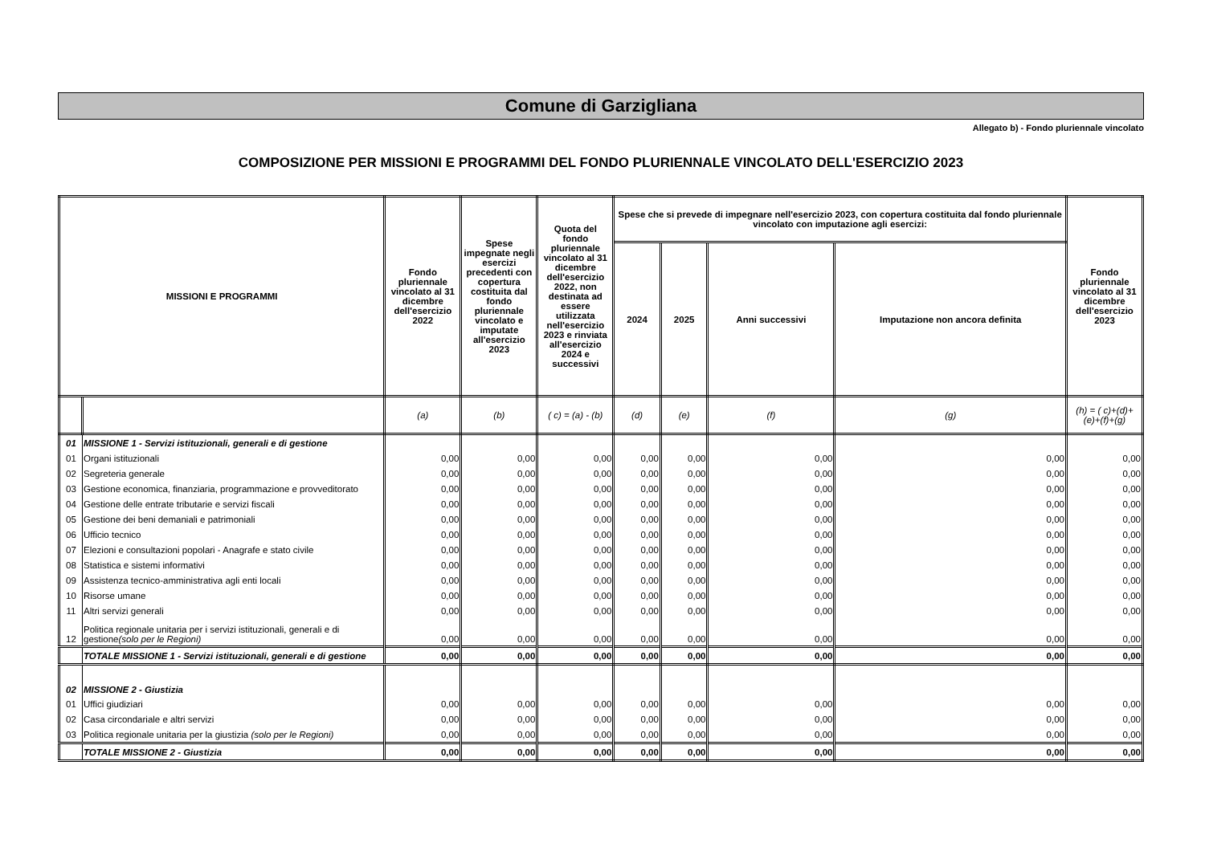Comune di Garzigliana
Allegato b) - Fondo pluriennale vincolato
COMPOSIZIONE PER MISSIONI E PROGRAMMI DEL FONDO PLURIENNALE VINCOLATO DELL'ESERCIZIO 2023
| MISSIONI E PROGRAMMI | | Fondo pluriennale vincolato al 31 dicembre dell'esercizio 2022 | Spese impegnate negli esercizi precedenti con copertura costituita dal fondo pluriennale vincolato e imputate all'esercizio 2023 | Quota del fondo pluriennale vincolato al 31 dicembre dell'esercizio 2022, non destinata ad essere utilizzata nell'esercizio 2023 e rinviata all'esercizio 2024 e successivi | Spese che si prevede di impegnare nell'esercizio 2023, con copertura costituita dal fondo pluriennale vincolato con imputazione agli esercizi: | | | | Fondo pluriennale vincolato al 31 dicembre dell'esercizio 2023 |
| --- | --- | --- | --- | --- | --- | --- | --- | --- | --- |
| | | | | | 2024 | 2025 | Anni successivi | Imputazione non ancora definita | |
| | | (a) | (b) | ( c) = (a) - (b) | (d) | (e) | (f) | (g) | (h) = ( c)+(d)+(e)+(f)+(g) |
| 01 | MISSIONE 1 - Servizi istituzionali, generali e di gestione | | | | | | | | |
| 01 | Organi istituzionali | 0,00 | 0,00 | 0,00 | 0,00 | 0,00 | 0,00 | 0,00 | 0,00 |
| 02 | Segreteria generale | 0,00 | 0,00 | 0,00 | 0,00 | 0,00 | 0,00 | 0,00 | 0,00 |
| 03 | Gestione economica, finanziaria, programmazione e provveditorato | 0,00 | 0,00 | 0,00 | 0,00 | 0,00 | 0,00 | 0,00 | 0,00 |
| 04 | Gestione delle entrate tributarie e servizi fiscali | 0,00 | 0,00 | 0,00 | 0,00 | 0,00 | 0,00 | 0,00 | 0,00 |
| 05 | Gestione dei beni demaniali e patrimoniali | 0,00 | 0,00 | 0,00 | 0,00 | 0,00 | 0,00 | 0,00 | 0,00 |
| 06 | Ufficio tecnico | 0,00 | 0,00 | 0,00 | 0,00 | 0,00 | 0,00 | 0,00 | 0,00 |
| 07 | Elezioni e consultazioni popolari - Anagrafe e stato civile | 0,00 | 0,00 | 0,00 | 0,00 | 0,00 | 0,00 | 0,00 | 0,00 |
| 08 | Statistica e sistemi informativi | 0,00 | 0,00 | 0,00 | 0,00 | 0,00 | 0,00 | 0,00 | 0,00 |
| 09 | Assistenza tecnico-amministrativa agli enti locali | 0,00 | 0,00 | 0,00 | 0,00 | 0,00 | 0,00 | 0,00 | 0,00 |
| 10 | Risorse umane | 0,00 | 0,00 | 0,00 | 0,00 | 0,00 | 0,00 | 0,00 | 0,00 |
| 11 | Altri servizi generali | 0,00 | 0,00 | 0,00 | 0,00 | 0,00 | 0,00 | 0,00 | 0,00 |
| 12 | Politica regionale unitaria per i servizi istituzionali, generali e di gestione (solo per le Regioni) | 0,00 | 0,00 | 0,00 | 0,00 | 0,00 | 0,00 | 0,00 | 0,00 |
| | TOTALE MISSIONE 1 - Servizi istituzionali, generali e di gestione | 0,00 | 0,00 | 0,00 | 0,00 | 0,00 | 0,00 | 0,00 | 0,00 |
| 02 | MISSIONE 2 - Giustizia | | | | | | | | |
| 01 | Uffici giudiziari | 0,00 | 0,00 | 0,00 | 0,00 | 0,00 | 0,00 | 0,00 | 0,00 |
| 02 | Casa circondariale e altri servizi | 0,00 | 0,00 | 0,00 | 0,00 | 0,00 | 0,00 | 0,00 | 0,00 |
| 03 | Politica regionale unitaria per la giustizia (solo per le Regioni) | 0,00 | 0,00 | 0,00 | 0,00 | 0,00 | 0,00 | 0,00 | 0,00 |
| | TOTALE MISSIONE 2 - Giustizia | 0,00 | 0,00 | 0,00 | 0,00 | 0,00 | 0,00 | 0,00 | 0,00 |